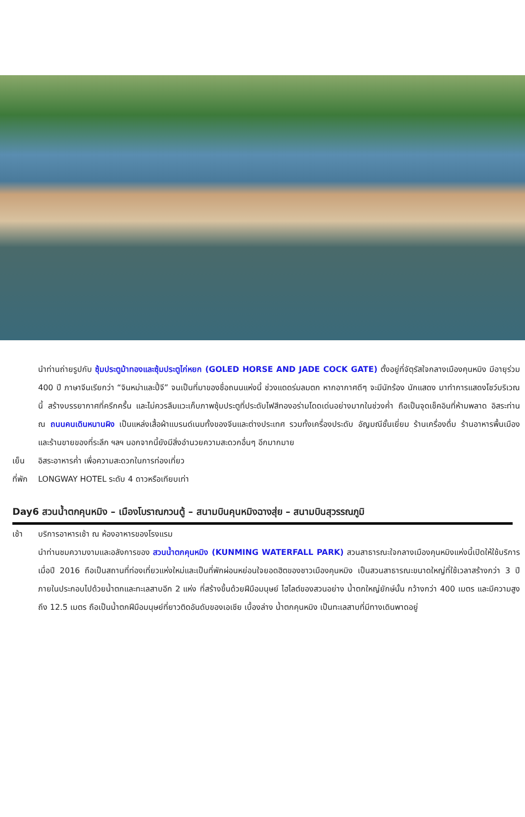นำท่านถ่ายรูปกับ ซุ้มประตูม้าทองและซุ้มประตูไก่หยก (GOLED HORSE AND JADE COCK GATE) ตั้งอยู่ที่จัตุรัสใจกลางเมืองคุนหมิง มีอายุร่วม 400 ปี ภาษาจีนเรียกว่า “จินหม่าและปี้จี” จนเป็นที่มาของชื่อถนนแห่งนี้ ช่วงแดดร่มลมตก หากอากาศดีๆ จะมีนักร้อง นักแสดง มาทำการแสดงโชว์บริเวณนี้ สร้างบรรยากาศที่ครึกครื้น และไม่ควรลืมแวะเก็บภาพซุ้มประตูที่ประดับไฟสีทองอร่ามโดดเด่นอย่างมากในช่วงค่ำ ถือเป็นจุดเช็คอินที่ห้ามพลาด อิสระท่าน ณ ถนนคนเดินหนานผิง เป็นแหล่งเสื้อผ้าแบรนด์เนมทั้งของจีนและต่างประเทศ รวมทั้งเครื่องประดับ อัญมณีชั้นเยี่ยม ร้านเครื่องดื่ม ร้านอาหารพื้นเมือง และร้านขายของที่ระลึก ฯลฯ นอกจากนี้ยังมีสิ่งอำนวยความสะดวกอื่นๆ อีกมากมาย
เย็น อิสระอาหารค่ำ เพื่อความสะดวกในการท่องเที่ยว
ที่พัก
LONGWAY HOTEL ระดับ 4 ดาวหรือเทียบเท่า
Day6 สวนน้ำตกคุนหมิง – เมืองโบราณกวนตู้ – สนามบินคุนหมิงฉางสุ่ย – สนามบินสุวรรณภูมิ
เช้า บริการอาหารเช้า ณ ห้องอาหารของโรงแรม
นำท่านชมความงามและอลังการของ สวนน้ำตกคุนหมิง (KUNMING WATERFALL PARK) สวนสาธารณะใจกลางเมืองคุนหมิงแห่งนี้เปิดให้ใช้บริการเมื่อปี 2016 ถือเป็นสถานที่ท่องเที่ยวแห่งใหม่และเป็นที่พักผ่อนหย่อนใจยอดฮิตของชาวเมืองคุนหมิง เป็นสวนสาธารณะขนาดใหญ่ที่ใช้เวลาสร้างกว่า 3 ปี ภายในประกอบไปด้วยน้ำตกและทะเลสาบอีก 2 แห่ง ที่สร้างขึ้นด้วยฝีมือมนุษย์ ไฮไลต์ของสวนอย่าง น้ำตกใหญ่ยักษ์นั้น กว้างกว่า 400 เมตร และมีความสูงถึง 12.5 เมตร ถือเป็นน้ำตกฝีมือมนุษย์ที่ยาวติดอันดับของเอเชีย เบื้องล่าง น้ำตกคุนหมิง เป็นทะเลสาบที่มีทางเดินพาดอยู่